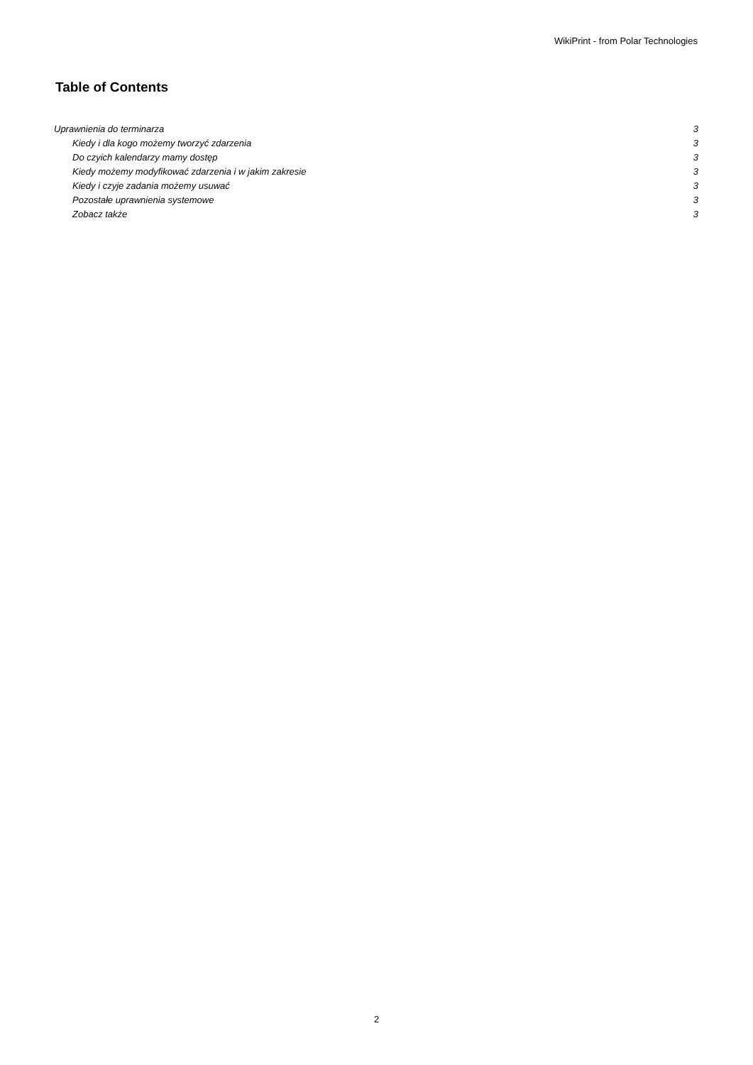WikiPrint - from Polar Technologies
Table of Contents
Uprawnienia do terminarza 3
Kiedy i dla kogo możemy tworzyć zdarzenia 3
Do czyich kalendarzy mamy dostęp 3
Kiedy możemy modyfikować zdarzenia i w jakim zakresie 3
Kiedy i czyje zadania możemy usuwać 3
Pozostałe uprawnienia systemowe 3
Zobacz także 3
2